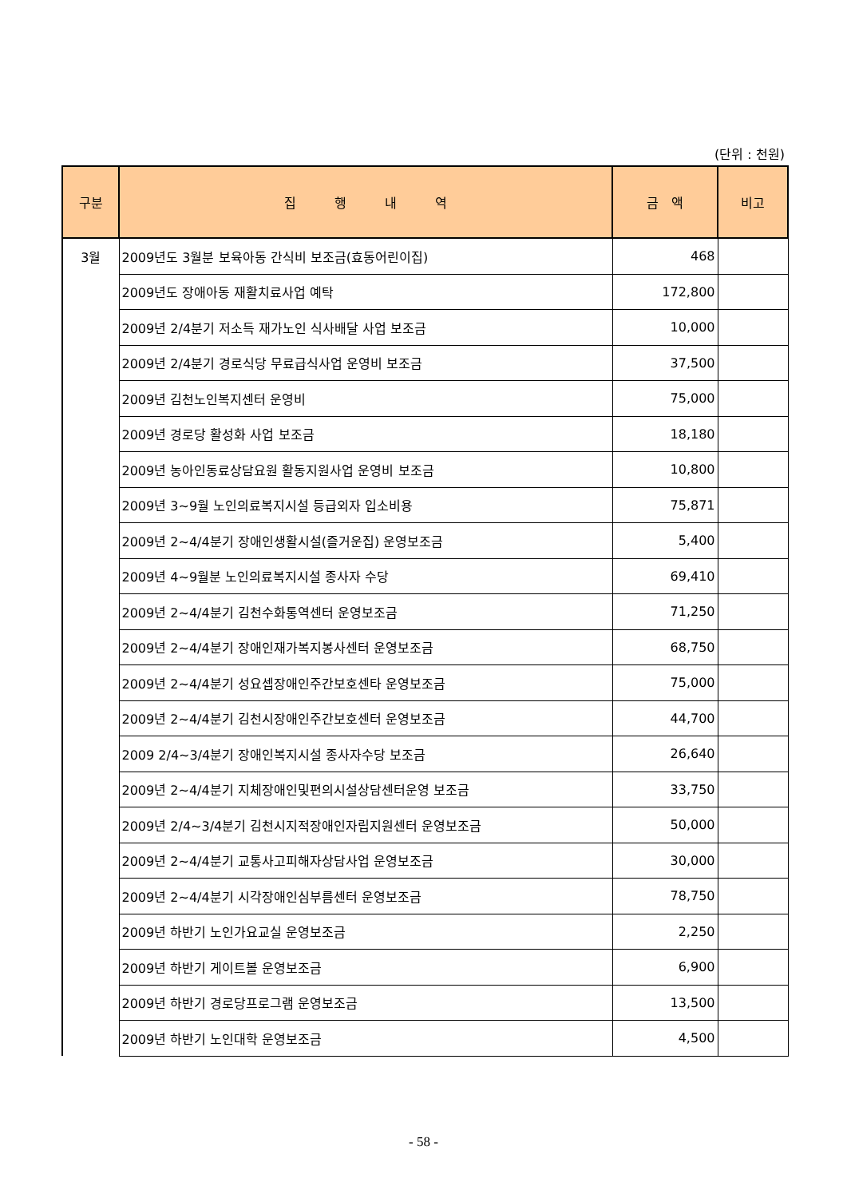(단위 : 천원)
| 구분 | 집 행 내 역 | 금 액 | 비고 |
| --- | --- | --- | --- |
| 3월 | 2009년도 3월분 보육아동 간식비 보조금(효동어린이집) | 468 | |
| | 2009년도 장애아동 재활치료사업 예탁 | 172,800 | |
| | 2009년 2/4분기 저소득 재가노인 식사배달 사업 보조금 | 10,000 | |
| | 2009년 2/4분기 경로식당 무료급식사업 운영비 보조금 | 37,500 | |
| | 2009년 김천노인복지센터 운영비 | 75,000 | |
| | 2009년 경로당 활성화 사업 보조금 | 18,180 | |
| | 2009년 농아인동료상담요원 활동지원사업 운영비 보조금 | 10,800 | |
| | 2009년 3~9월 노인의료복지시설 등급외자 입소비용 | 75,871 | |
| | 2009년 2~4/4분기 장애인생활시설(즐거운집) 운영보조금 | 5,400 | |
| | 2009년 4~9월분 노인의료복지시설 종사자 수당 | 69,410 | |
| | 2009년 2~4/4분기 김천수화통역센터 운영보조금 | 71,250 | |
| | 2009년 2~4/4분기 장애인재가복지봉사센터 운영보조금 | 68,750 | |
| | 2009년 2~4/4분기 성요셉장애인주간보호센타 운영보조금 | 75,000 | |
| | 2009년 2~4/4분기 김천시장애인주간보호센터 운영보조금 | 44,700 | |
| | 2009 2/4~3/4분기 장애인복지시설 종사자수당 보조금 | 26,640 | |
| | 2009년 2~4/4분기 지체장애인및편의시설상담센터운영 보조금 | 33,750 | |
| | 2009년 2/4~3/4분기 김천시지적장애인자립지원센터 운영보조금 | 50,000 | |
| | 2009년 2~4/4분기 교통사고피해자상담사업 운영보조금 | 30,000 | |
| | 2009년 2~4/4분기 시각장애인심부름센터 운영보조금 | 78,750 | |
| | 2009년 하반기 노인가요교실 운영보조금 | 2,250 | |
| | 2009년 하반기 게이트볼 운영보조금 | 6,900 | |
| | 2009년 하반기 경로당프로그램 운영보조금 | 13,500 | |
| | 2009년 하반기 노인대학 운영보조금 | 4,500 | |
- 58 -